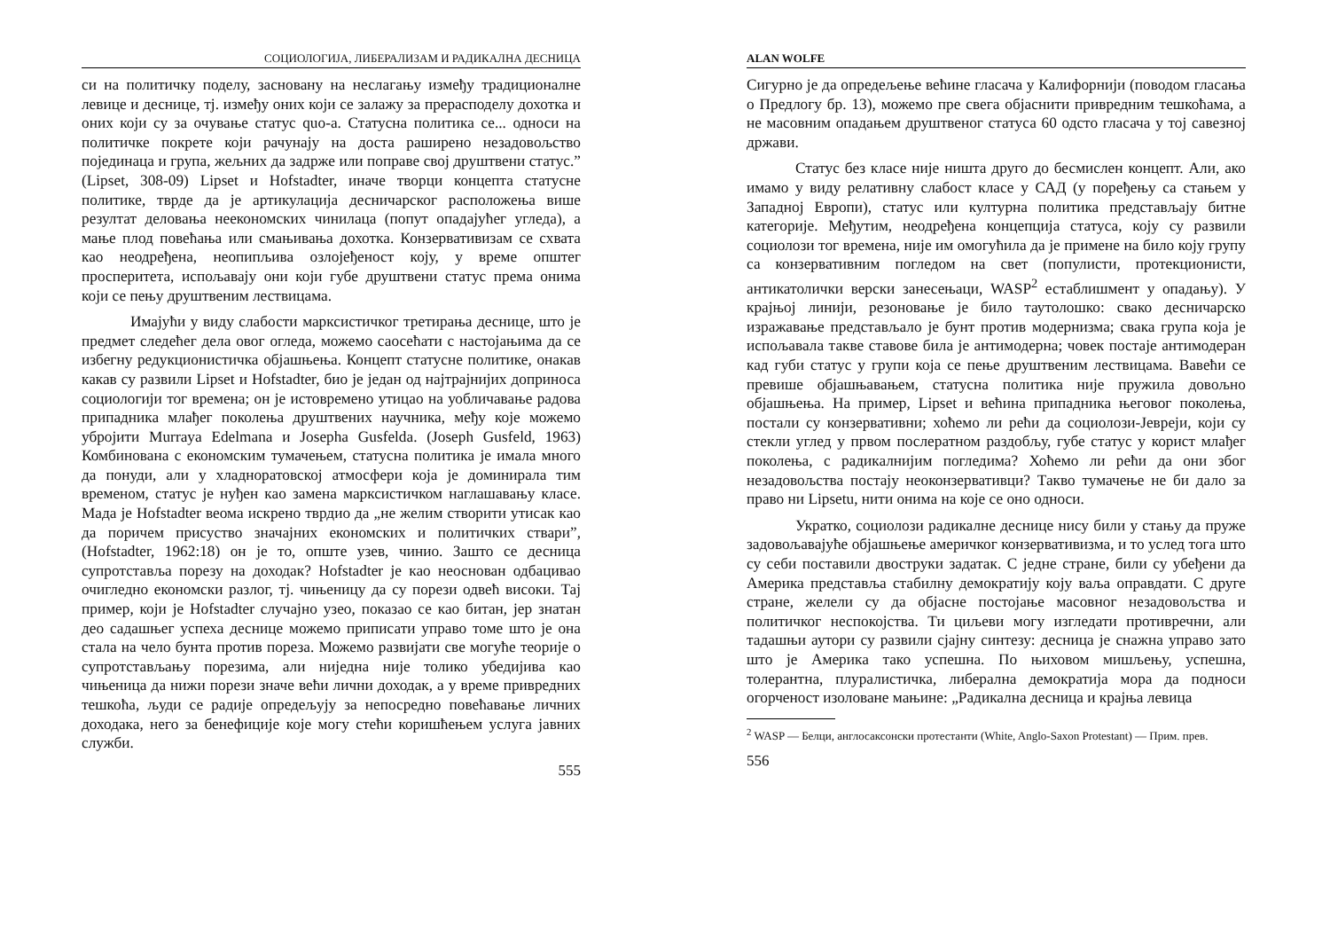СОЦИОЛОГИЈА, ЛИБЕРАЛИЗАМ И РАДИКАЛНА ДЕСНИЦА
си на политичку поделу, засновану на неслагању између традиционалне левице и деснице, тј. између оних који се залажу за прерасподелу дохотка и оних који су за очување статус quo-а. Статусна политика се... односи на политичке покрете који рачунају на доста раширено незадовољство појединаца и група, жељних да задрже или поправе свој друштвени статус.” (Lipset, 308-09) Lipset и Hofstadter, иначе творци концепта статусне политике, тврде да је артикулација десничарског расположења више резултат деловања неекономских чинилаца (попут опадајућег угледа), а мање плод повећања или смањивања дохотка. Конзервативизам се схвата као неодређена, неопипљива озлојеђеност коју, у време општег просперитета, испољавају они који губе друштвени статус према онима који се пењу друштвеним лествицама.
Имајући у виду слабости марксистичког третирања деснице, што је предмет следећег дела овог огледа, можемо саосећати с настојањима да се избегну редукционистичка објашњења. Концепт статусне политике, онакав какав су развили Lipset и Hofstadter, био је један од најтрајнијих доприноса социологији тог времена; он је истовремено утицао на уобличавање радова припадника млађег поколења друштвених научника, међу које можемо убројити Murraya Edelmana и Josepha Gusfelda. (Joseph Gusfeld, 1963) Комбинована с економским тумачењем, статусна политика је имала много да понуди, али у хладноратовској атмосфери која је доминирала тим временом, статус је нуђен као замена марксистичком наглашавању класе. Мада је Hofstadter веома искрено тврдио да „не желим створити утисак као да поричем присуство значајних економских и политичких ствари”, (Hofstadter, 1962:18) он је то, опште узев, чинио. Зашто се десница супротставља порезу на доходак? Hofstadter је као неоснован одбацивао очигледно економски разлог, тј. чињеницу да су порези одвећ високи. Тај пример, који је Hofstadter случајно узео, показао се као битан, јер знатан део садашњег успеха деснице можемо приписати управо томе што је она стала на чело бунта против пореза. Можемо развијати све могуће теорије о супротстављању порезима, али ниједна није толико убедијива као чињеница да нижи порези значе већи лични доходак, а у време привредних тешкоћа, људи се радије опредељују за непосредно повећавање личних доходака, него за бенефиције које могу стећи коришћењем услуга јавних служби.
555
ALAN WOLFE
Сигурно је да опредељење већине гласача у Калифорнији (поводом гласања о Предлогу бр. 13), можемо пре свега објаснити привредним тешкоћама, а не масовним опадањем друштвеног статуса 60 одсто гласача у тој савезној држави.
Статус без класе није ништа друго до бесмислен концепт. Али, ако имамо у виду релативну слабост класе у САД (у поређењу са стањем у Западној Европи), статус или културна политика представљају битне категорије. Међутим, неодређена концепција статуса, коју су развили социолози тог времена, није им омогућила да је примене на било коју групу са конзервативним погледом на свет (популисти, протекционисти, антикатолички верски занесењаци, WASP<sup>2</sup> естаблишмент у опадању). У крајњој линији, резоновање је било таутолошко: свако десничарско изражавање представљало је бунт против модернизма; свака група која је испољавала такве ставове била је антимодерна; човек постаје антимодеран кад губи статус у групи која се пење друштвеним лествицама. Вавећи се превише објашњавањем, статусна политика није пружила довољно објашњења. На пример, Lipset и већина припадника његовог поколења, постали су конзервативни; хоћемо ли рећи да социолози-Јевреји, који су стекли углед у првом послератном раздобљу, губе статус у корист млађег поколења, с радикалнијим погледима? Хоћемо ли рећи да они због незадовољства постају неоконзервативци? Такво тумачење не би дало за право ни Lipsetu, нити онима на које се оно односи.
Укратко, социолози радикалне деснице нису били у стању да пруже задовољавајуће објашњење америчког конзервативизма, и то услед тога што су себи поставили двоструки задатак. С једне стране, били су убеђени да Америка представља стабилну демократију коју ваља оправдати. С друге стране, желели су да објасне постојање масовног незадовољства и политичког неспокојства. Ти циљеви могу изгледати противречни, али тадашњи аутори су развили сјајну синтезу: десница је снажна управо зато што је Америка тако успешна. По њиховом мишљењу, успешна, толерантна, плуралистичка, либерална демократија мора да подноси огорченост изоловане мањине: „Радикална десница и крајња левица
<sup>2</sup> WASP — Белци, англосаксонски протестанти (White, Anglo-Saxon Protestant) — Прим. прев.
556